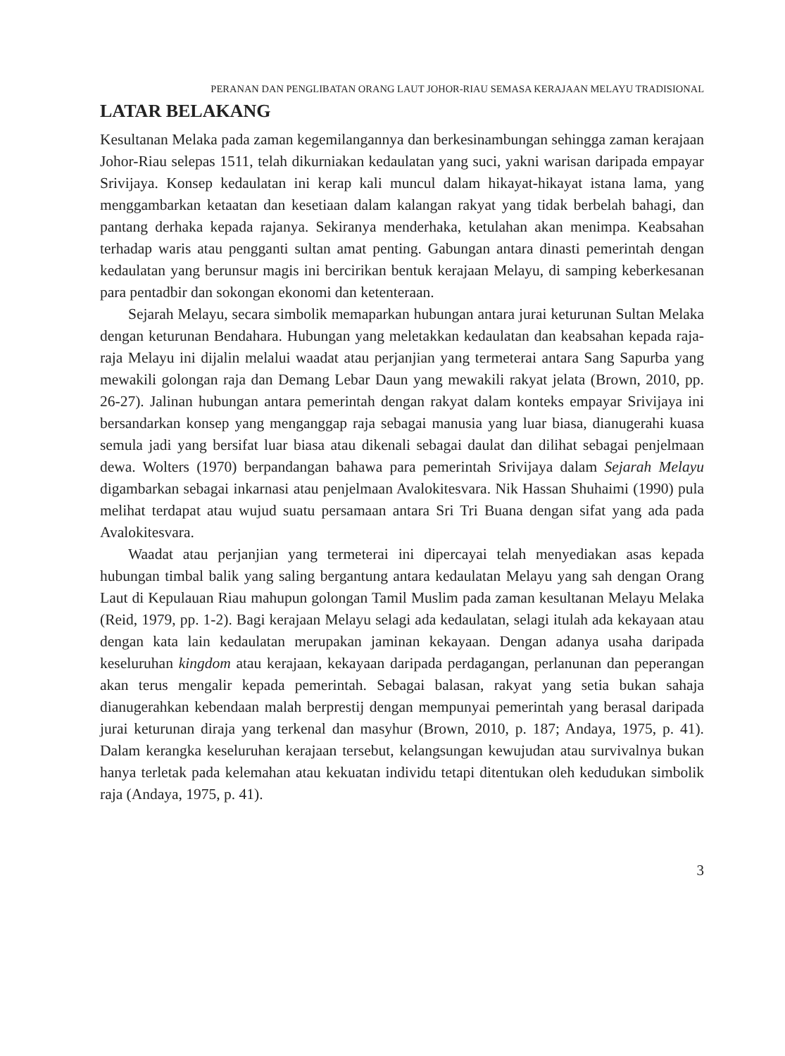PERANAN DAN PENGLIBATAN ORANG LAUT JOHOR-RIAU SEMASA KERAJAAN MELAYU TRADISIONAL
LATAR BELAKANG
Kesultanan Melaka pada zaman kegemilangannya dan berkesinambungan sehingga zaman kerajaan Johor-Riau selepas 1511, telah dikurniakan kedaulatan yang suci, yakni warisan daripada empayar Srivijaya. Konsep kedaulatan ini kerap kali muncul dalam hikayat-hikayat istana lama, yang menggambarkan ketaatan dan kesetiaan dalam kalangan rakyat yang tidak berbelah bahagi, dan pantang derhaka kepada rajanya. Sekiranya menderhaka, ketulahan akan menimpa. Keabsahan terhadap waris atau pengganti sultan amat penting. Gabungan antara dinasti pemerintah dengan kedaulatan yang berunsur magis ini bercirikan bentuk kerajaan Melayu, di samping keberkesanan para pentadbir dan sokongan ekonomi dan ketenteraan.
Sejarah Melayu, secara simbolik memaparkan hubungan antara jurai keturunan Sultan Melaka dengan keturunan Bendahara. Hubungan yang meletakkan kedaulatan dan keabsahan kepada raja-raja Melayu ini dijalin melalui waadat atau perjanjian yang termeterai antara Sang Sapurba yang mewakili golongan raja dan Demang Lebar Daun yang mewakili rakyat jelata (Brown, 2010, pp. 26-27). Jalinan hubungan antara pemerintah dengan rakyat dalam konteks empayar Srivijaya ini bersandarkan konsep yang menganggap raja sebagai manusia yang luar biasa, dianugerahi kuasa semula jadi yang bersifat luar biasa atau dikenali sebagai daulat dan dilihat sebagai penjelmaan dewa. Wolters (1970) berpandangan bahawa para pemerintah Srivijaya dalam Sejarah Melayu digambarkan sebagai inkarnasi atau penjelmaan Avalokitesvara. Nik Hassan Shuhaimi (1990) pula melihat terdapat atau wujud suatu persamaan antara Sri Tri Buana dengan sifat yang ada pada Avalokitesvara.
Waadat atau perjanjian yang termeterai ini dipercayai telah menyediakan asas kepada hubungan timbal balik yang saling bergantung antara kedaulatan Melayu yang sah dengan Orang Laut di Kepulauan Riau mahupun golongan Tamil Muslim pada zaman kesultanan Melayu Melaka (Reid, 1979, pp. 1-2). Bagi kerajaan Melayu selagi ada kedaulatan, selagi itulah ada kekayaan atau dengan kata lain kedaulatan merupakan jaminan kekayaan. Dengan adanya usaha daripada keseluruhan kingdom atau kerajaan, kekayaan daripada perdagangan, perlanunan dan peperangan akan terus mengalir kepada pemerintah. Sebagai balasan, rakyat yang setia bukan sahaja dianugerahkan kebendaan malah berprestij dengan mempunyai pemerintah yang berasal daripada jurai keturunan diraja yang terkenal dan masyhur (Brown, 2010, p. 187; Andaya, 1975, p. 41). Dalam kerangka keseluruhan kerajaan tersebut, kelangsungan kewujudan atau survivalnya bukan hanya terletak pada kelemahan atau kekuatan individu tetapi ditentukan oleh kedudukan simbolik raja (Andaya, 1975, p. 41).
3